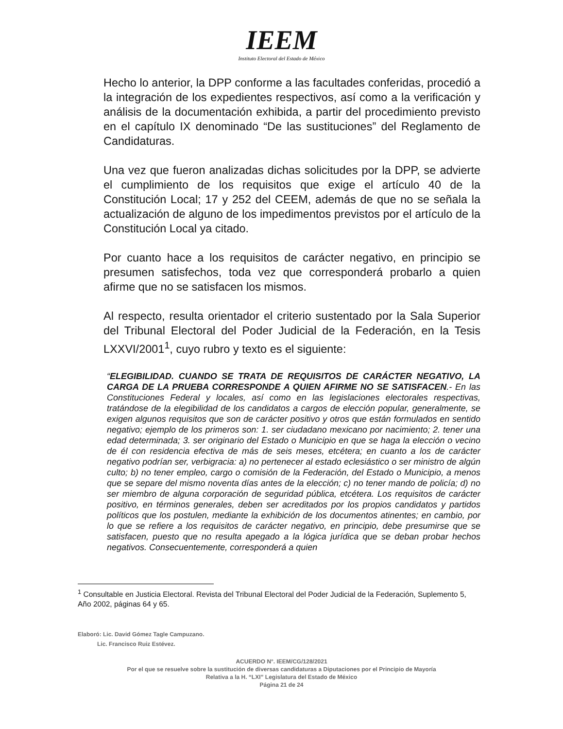IEEM
Instituto Electoral del Estado de México
Hecho lo anterior, la DPP conforme a las facultades conferidas, procedió a la integración de los expedientes respectivos, así como a la verificación y análisis de la documentación exhibida, a partir del procedimiento previsto en el capítulo IX denominado “De las sustituciones” del Reglamento de Candidaturas.
Una vez que fueron analizadas dichas solicitudes por la DPP, se advierte el cumplimiento de los requisitos que exige el artículo 40 de la Constitución Local; 17 y 252 del CEEM, además de que no se señala la actualización de alguno de los impedimentos previstos por el artículo de la Constitución Local ya citado.
Por cuanto hace a los requisitos de carácter negativo, en principio se presumen satisfechos, toda vez que corresponderá probarlo a quien afirme que no se satisfacen los mismos.
Al respecto, resulta orientador el criterio sustentado por la Sala Superior del Tribunal Electoral del Poder Judicial de la Federación, en la Tesis LXXVI/2001<sup>1</sup>, cuyo rubro y texto es el siguiente:
“ELEGIBILIDAD. CUANDO SE TRATA DE REQUISITOS DE CARÁCTER NEGATIVO, LA CARGA DE LA PRUEBA CORRESPONDE A QUIEN AFIRME NO SE SATISFACEN.- En las Constituciones Federal y locales, así como en las legislaciones electorales respectivas, tratándose de la elegibilidad de los candidatos a cargos de elección popular, generalmente, se exigen algunos requisitos que son de carácter positivo y otros que están formulados en sentido negativo; ejemplo de los primeros son: 1. ser ciudadano mexicano por nacimiento; 2. tener una edad determinada; 3. ser originario del Estado o Municipio en que se haga la elección o vecino de él con residencia efectiva de más de seis meses, etcétera; en cuanto a los de carácter negativo podrían ser, verbigracia: a) no pertenecer al estado eclesiástico o ser ministro de algún culto; b) no tener empleo, cargo o comisión de la Federación, del Estado o Municipio, a menos que se separe del mismo noventa días antes de la elección; c) no tener mando de policía; d) no ser miembro de alguna corporación de seguridad pública, etcétera. Los requisitos de carácter positivo, en términos generales, deben ser acreditados por los propios candidatos y partidos políticos que los postulen, mediante la exhibición de los documentos atinentes; en cambio, por lo que se refiere a los requisitos de carácter negativo, en principio, debe presumirse que se satisfacen, puesto que no resulta apegado a la lógica jurídica que se deban probar hechos negativos. Consecuentemente, corresponderá a quien
<sup>1</sup> Consultable en Justicia Electoral. Revista del Tribunal Electoral del Poder Judicial de la Federación, Suplemento 5, Año 2002, páginas 64 y 65.
Elaboró: Lic. David Gómez Tagle Campuzano.
Lic. Francisco Ruiz Estévez.
ACUERDO N°. IEEM/CG/128/2021
Por el que se resuelve sobre la sustitución de diversas candidaturas a Diputaciones por el Principio de Mayoría
Relativa a la H. “LXI” Legislatura del Estado de México
Página 21 de 24